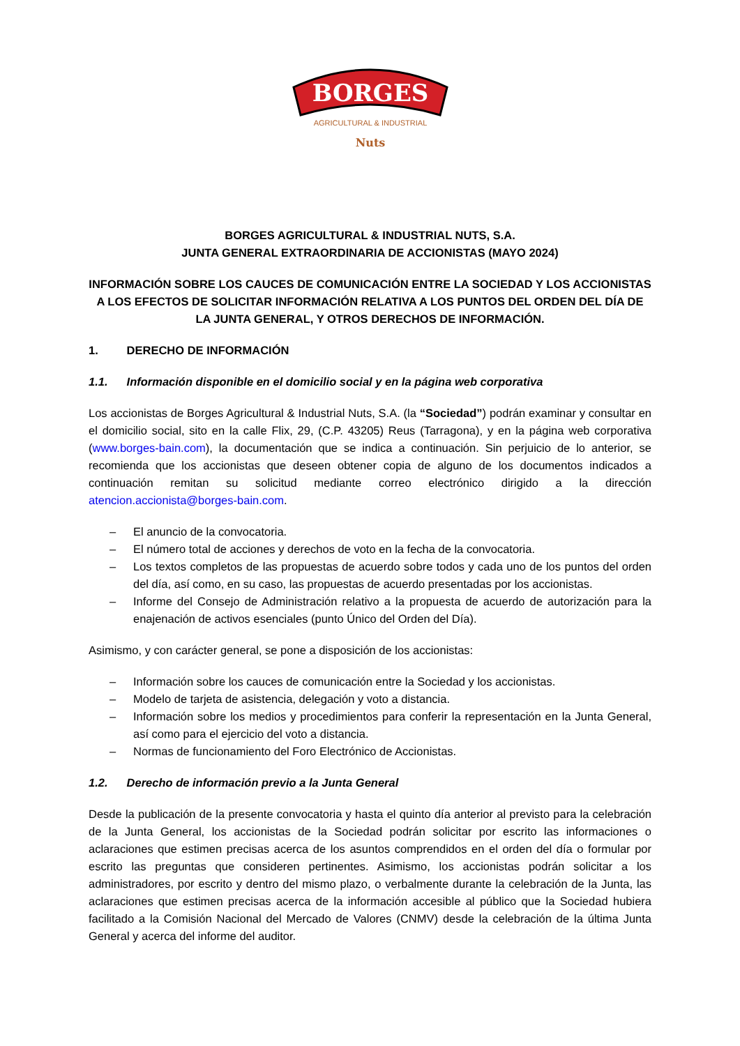BORGES
AGRICULTURAL & INDUSTRIAL
Nuts
BORGES AGRICULTURAL & INDUSTRIAL NUTS, S.A.
JUNTA GENERAL EXTRAORDINARIA DE ACCIONISTAS (MAYO 2024)
INFORMACIÓN SOBRE LOS CAUCES DE COMUNICACIÓN ENTRE LA SOCIEDAD Y LOS ACCIONISTAS A LOS EFECTOS DE SOLICITAR INFORMACIÓN RELATIVA A LOS PUNTOS DEL ORDEN DEL DÍA DE LA JUNTA GENERAL, Y OTROS DERECHOS DE INFORMACIÓN.
1. DERECHO DE INFORMACIÓN
1.1. Información disponible en el domicilio social y en la página web corporativa
Los accionistas de Borges Agricultural & Industrial Nuts, S.A. (la “Sociedad”) podrán examinar y consultar en el domicilio social, sito en la calle Flix, 29, (C.P. 43205) Reus (Tarragona), y en la página web corporativa (www.borges-bain.com), la documentación que se indica a continuación. Sin perjuicio de lo anterior, se recomienda que los accionistas que deseen obtener copia de alguno de los documentos indicados a continuación remitan su solicitud mediante correo electrónico dirigido a la dirección atencion.accionista@borges-bain.com.
– El anuncio de la convocatoria.
– El número total de acciones y derechos de voto en la fecha de la convocatoria.
– Los textos completos de las propuestas de acuerdo sobre todos y cada uno de los puntos del orden del día, así como, en su caso, las propuestas de acuerdo presentadas por los accionistas.
– Informe del Consejo de Administración relativo a la propuesta de acuerdo de autorización para la enajenación de activos esenciales (punto Único del Orden del Día).
Asimismo, y con carácter general, se pone a disposición de los accionistas:
– Información sobre los cauces de comunicación entre la Sociedad y los accionistas.
– Modelo de tarjeta de asistencia, delegación y voto a distancia.
– Información sobre los medios y procedimientos para conferir la representación en la Junta General, así como para el ejercicio del voto a distancia.
– Normas de funcionamiento del Foro Electrónico de Accionistas.
1.2. Derecho de información previo a la Junta General
Desde la publicación de la presente convocatoria y hasta el quinto día anterior al previsto para la celebración de la Junta General, los accionistas de la Sociedad podrán solicitar por escrito las informaciones o aclaraciones que estimen precisas acerca de los asuntos comprendidos en el orden del día o formular por escrito las preguntas que consideren pertinentes. Asimismo, los accionistas podrán solicitar a los administradores, por escrito y dentro del mismo plazo, o verbalmente durante la celebración de la Junta, las aclaraciones que estimen precisas acerca de la información accesible al público que la Sociedad hubiera facilitado a la Comisión Nacional del Mercado de Valores (CNMV) desde la celebración de la última Junta General y acerca del informe del auditor.